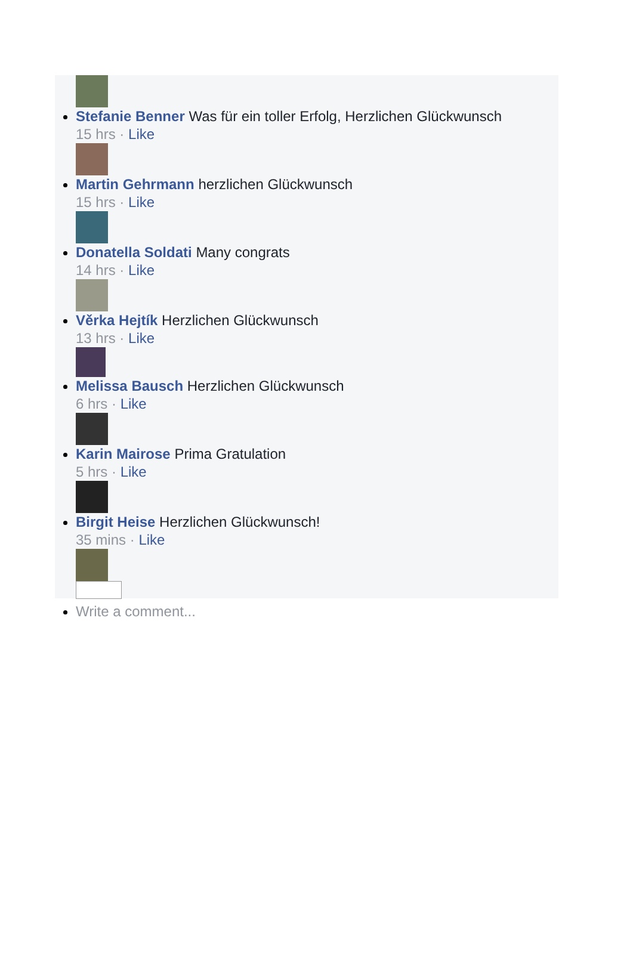Stefanie Benner Was für ein toller Erfolg, Herzlichen Glückwunsch
15 hrs · Like
Martin Gehrmann herzlichen Glückwunsch
15 hrs · Like
Donatella Soldati Many congrats
14 hrs · Like
Věrka Hejtík Herzlichen Glückwunsch
13 hrs · Like
Melissa Bausch Herzlichen Glückwunsch
6 hrs · Like
Karin Mairose Prima Gratulation
5 hrs · Like
Birgit Heise Herzlichen Glückwunsch!
35 mins · Like
Write a comment...